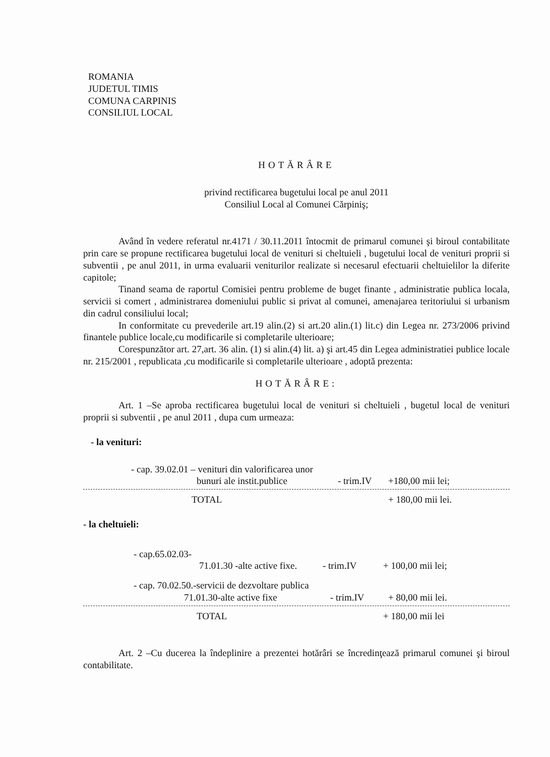ROMANIA
JUDETUL TIMIS
COMUNA CARPINIS
CONSILIUL LOCAL
HOTĂRÂRE
privind rectificarea bugetului local pe anul 2011
Consiliul Local al Comunei Cărpiniş;
Având în vedere referatul nr.4171 / 30.11.2011 întocmit de primarul comunei şi biroul contabilitate prin care se propune rectificarea bugetului local de venituri si cheltuieli , bugetului local de venituri proprii si subventii , pe anul 2011, in urma evaluarii veniturilor realizate si necesarul efectuarii cheltuielilor la diferite capitole;
Tinand seama de raportul Comisiei pentru probleme de buget finante , administratie publica locala, servicii si comert , administrarea domeniului public si privat al comunei, amenajarea teritoriului si urbanism din cadrul consiliului local;
In conformitate cu prevederile art.19 alin.(2) si art.20 alin.(1) lit.c) din Legea nr. 273/2006 privind finantele publice locale,cu modificarile si completarile ulterioare;
Corespunzător art. 27,art. 36 alin. (1) si alin.(4) lit. a) şi art.45 din Legea administratiei publice locale nr. 215/2001 , republicata ,cu modificarile si completarile ulterioare , adoptă prezenta:
HOTĂRÂRE:
Art. 1 –Se aproba rectificarea bugetului local de venituri si cheltuieli , bugetul local de venituri proprii si subventii , pe anul 2011 , dupa cum urmeaza:
- la venituri:
- cap. 39.02.01 – venituri din valorificarea unor
bunuri ale instit.publice - trim.IV +180,00 mii lei;
TOTAL + 180,00 mii lei.
- la cheltuieli:
- cap.65.02.03-
71.01.30 -alte active fixe. - trim.IV + 100,00 mii lei;
- cap. 70.02.50.-servicii de dezvoltare publica
71.01.30-alte active fixe - trim.IV + 80,00 mii lei.
TOTAL + 180,00 mii lei
Art. 2 –Cu ducerea la îndeplinire a prezentei hotărâri se încredinţează primarul comunei şi biroul contabilitate.